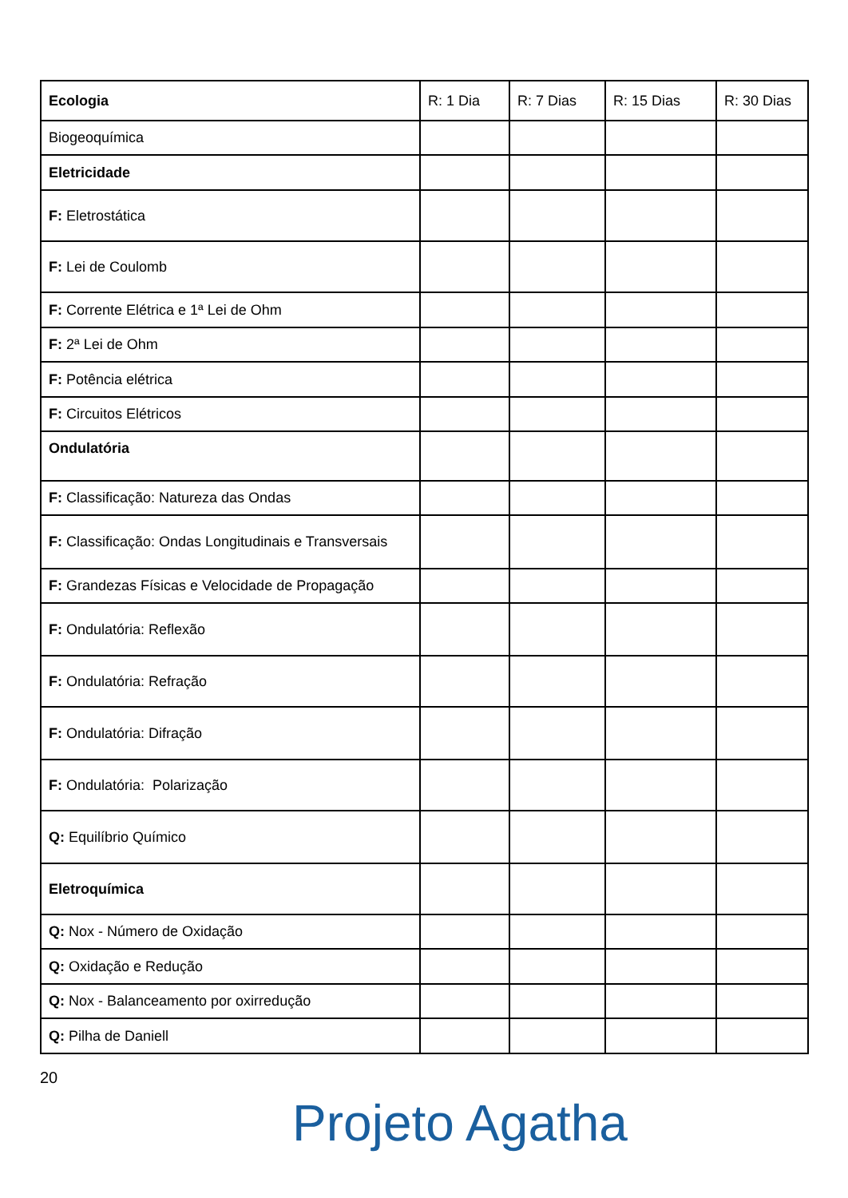| Ecologia | R: 1 Dia | R: 7 Dias | R: 15 Dias | R: 30 Dias |
| --- | --- | --- | --- | --- |
| Biogeoquímica | | | | |
| Eletricidade | | | | |
| F: Eletrostática | | | | |
| F: Lei de Coulomb | | | | |
| F: Corrente Elétrica e 1ª Lei de Ohm | | | | |
| F: 2ª Lei de Ohm | | | | |
| F: Potência elétrica | | | | |
| F: Circuitos Elétricos | | | | |
| Ondulatória | | | | |
| F: Classificação: Natureza das Ondas | | | | |
| F: Classificação: Ondas Longitudinais e Transversais | | | | |
| F: Grandezas Físicas e Velocidade de Propagação | | | | |
| F: Ondulatória: Reflexão | | | | |
| F: Ondulatória: Refração | | | | |
| F: Ondulatória: Difração | | | | |
| F: Ondulatória: Polarização | | | | |
| Q: Equilíbrio Químico | | | | |
| Eletroquímica | | | | |
| Q: Nox - Número de Oxidação | | | | |
| Q: Oxidação e Redução | | | | |
| Q: Nox - Balanceamento por oxirredução | | | | |
| Q: Pilha de Daniell | | | | |
20
Projeto Agatha